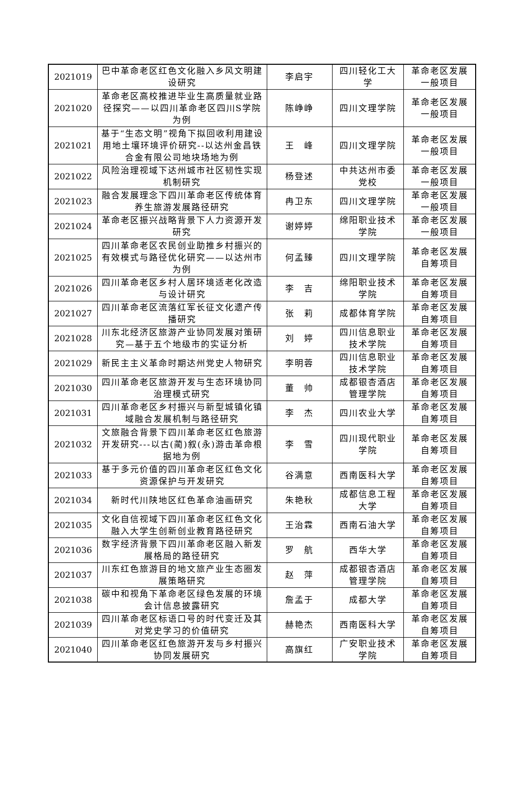| 2021019 | 巴中革命老区红色文化融入乡风文明建设研究 | 李启宇 | 四川轻化工大学 | 革命老区发展一般项目 |
| 2021020 | 革命老区高校推进毕业生高质量就业路径探究——以四川革命老区四川S学院为例 | 陈峥峥 | 四川文理学院 | 革命老区发展一般项目 |
| 2021021 | 基于“生态文明”视角下拟回收利用建设用地土壤环境评价研究--以达州金昌铁合金有限公司地块场地为例 | 王 峰 | 四川文理学院 | 革命老区发展一般项目 |
| 2021022 | 风险治理视域下达州城市社区韧性实现机制研究 | 杨登述 | 中共达州市委党校 | 革命老区发展一般项目 |
| 2021023 | 融合发展理念下四川革命老区传统体育养生旅游发展路径研究 | 冉卫东 | 四川文理学院 | 革命老区发展一般项目 |
| 2021024 | 革命老区振兴战略背景下人力资源开发研究 | 谢婷婷 | 绵阳职业技术学院 | 革命老区发展一般项目 |
| 2021025 | 四川革命老区农民创业助推乡村振兴的有效模式与路径优化研究——以达州市为例 | 何孟臻 | 四川文理学院 | 革命老区发展自筹项目 |
| 2021026 | 四川革命老区乡村人居环境适老化改造与设计研究 | 李 吉 | 绵阳职业技术学院 | 革命老区发展自筹项目 |
| 2021027 | 四川革命老区流落红军长征文化遗产传播研究 | 张 莉 | 成都体育学院 | 革命老区发展自筹项目 |
| 2021028 | 川东北经济区旅游产业协同发展对策研究—基于五个地级市的实证分析 | 刘 婷 | 四川信息职业技术学院 | 革命老区发展自筹项目 |
| 2021029 | 新民主主义革命时期达州党史人物研究 | 李明蓉 | 四川信息职业技术学院 | 革命老区发展自筹项目 |
| 2021030 | 四川革命老区旅游开发与生态环境协同治理模式研究 | 董 帅 | 成都银杏酒店管理学院 | 革命老区发展自筹项目 |
| 2021031 | 四川革命老区乡村振兴与新型城镇化镇域融合发展机制与路径研究 | 李 杰 | 四川农业大学 | 革命老区发展自筹项目 |
| 2021032 | 文旅融合背景下四川革命老区红色旅游开发研究---以古(蔺)叙(永)游击革命根据地为例 | 李 雪 | 四川现代职业学院 | 革命老区发展自筹项目 |
| 2021033 | 基于多元价值的四川革命老区红色文化资源保护与开发研究 | 谷满意 | 西南医科大学 | 革命老区发展自筹项目 |
| 2021034 | 新时代川陕地区红色革命油画研究 | 朱艳秋 | 成都信息工程大学 | 革命老区发展自筹项目 |
| 2021035 | 文化自信视域下四川革命老区红色文化融入大学生创新创业教育路径研究 | 王治霖 | 西南石油大学 | 革命老区发展自筹项目 |
| 2021036 | 数字经济背景下四川革命老区融入新发展格局的路径研究 | 罗 航 | 西华大学 | 革命老区发展自筹项目 |
| 2021037 | 川东红色旅游目的地文旅产业生态圈发展策略研究 | 赵 萍 | 成都银杏酒店管理学院 | 革命老区发展自筹项目 |
| 2021038 | 碳中和视角下革命老区绿色发展的环境会计信息披露研究 | 詹孟于 | 成都大学 | 革命老区发展自筹项目 |
| 2021039 | 四川革命老区标语口号的时代变迁及其对党史学习的价值研究 | 赫艳杰 | 西南医科大学 | 革命老区发展自筹项目 |
| 2021040 | 四川革命老区红色旅游开发与乡村振兴协同发展研究 | 高旗红 | 广安职业技术学院 | 革命老区发展自筹项目 |